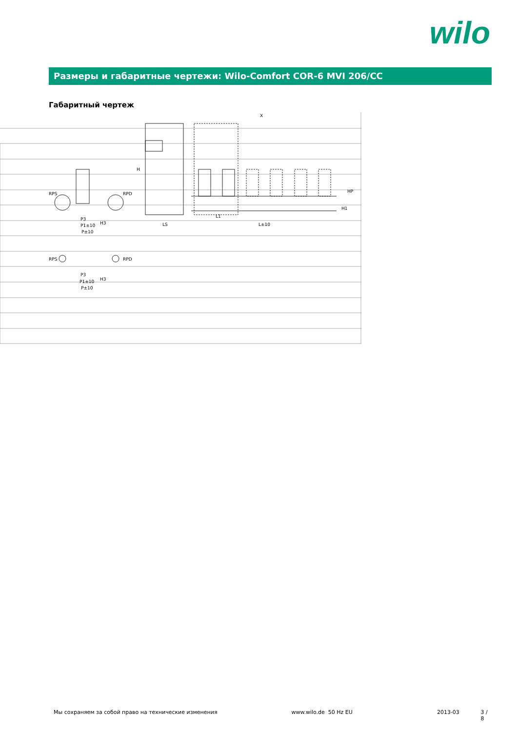wilo
Размеры и габаритные чертежи: Wilo-Comfort COR-6 MVI 206/CC
Габаритный чертеж
X
RPS
RPD
P3
P1±10
P±10
LS
L1
L±10
H
HP
H1
H3
RPS
RPD
P3
P1±10
P±10
H3
Мы сохраняем за собой право на технические изменения www.wilo.de 50 Hz EU 2013-03 3 / 8